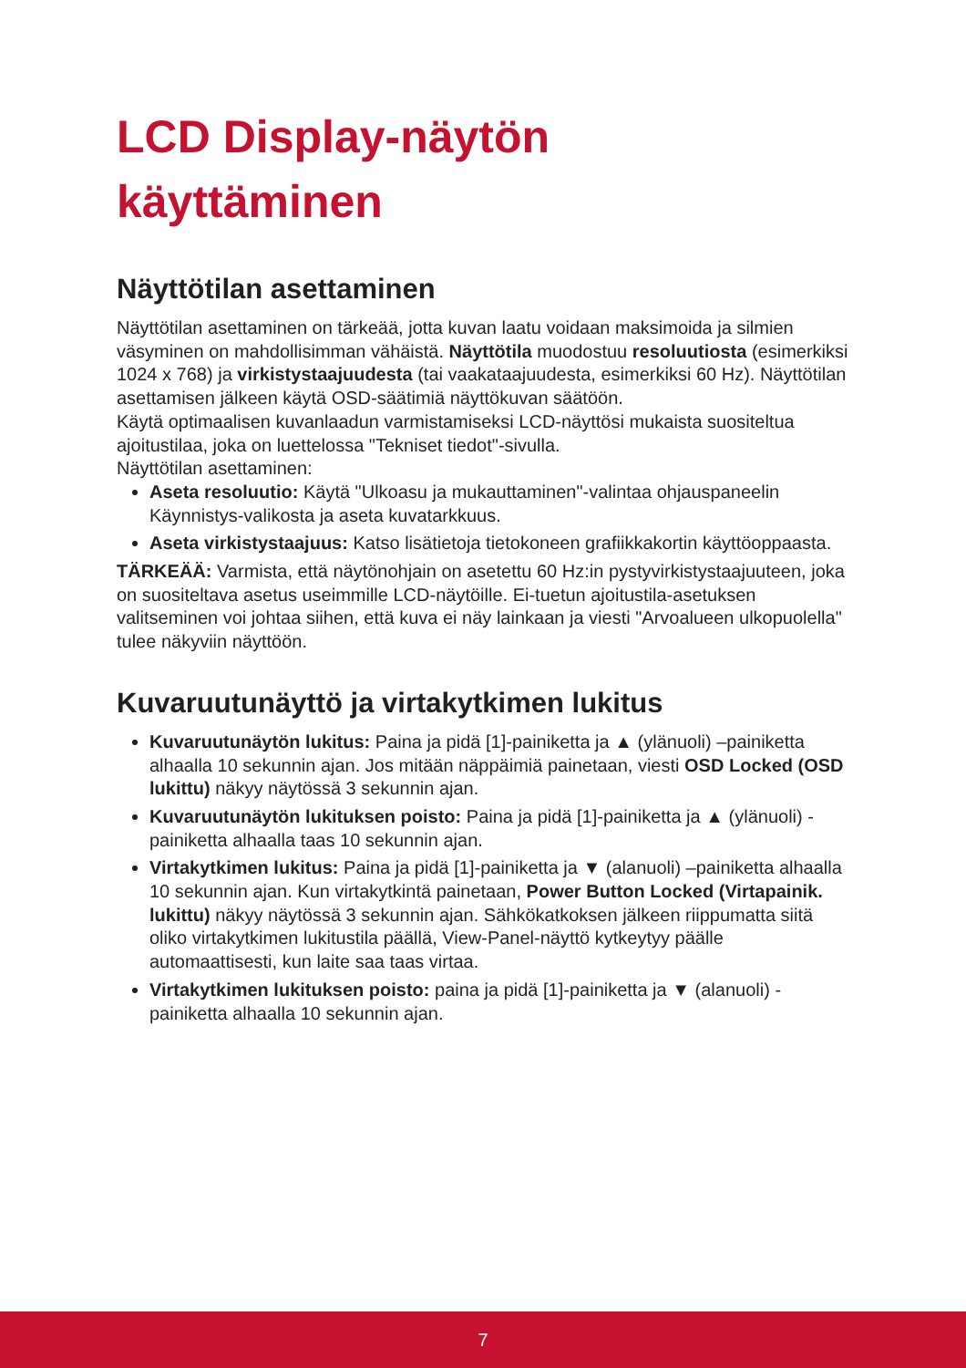LCD Display-näytön
käyttäminen
Näyttötilan asettaminen
Näyttötilan asettaminen on tärkeää, jotta kuvan laatu voidaan maksimoida ja silmien väsyminen on mahdollisimman vähäistä. Näyttötila muodostuu resoluutiosta (esimerkiksi 1024 x 768) ja virkistystaajuudesta (tai vaakataajuudesta, esimerkiksi 60 Hz). Näyttötilan asettamisen jälkeen käytä OSD-säätimiä näyttökuvan säätöön.
Käytä optimaalisen kuvanlaadun varmistamiseksi LCD-näyttösi mukaista suositeltua ajoitustilaa, joka on luettelossa "Tekniset tiedot"-sivulla.
Näyttötilan asettaminen:
Aseta resoluutio: Käytä "Ulkoasu ja mukauttaminen"-valintaa ohjauspaneelin Käynnistys-valikosta ja aseta kuvatarkkuus.
Aseta virkistystaajuus: Katso lisätietoja tietokoneen grafiikkakortin käyttöoppaasta.
TÄRKEÄÄ: Varmista, että näytönohjain on asetettu 60 Hz:in pystyvirkistystaajuuteen, joka on suositeltava asetus useimmille LCD-näytöille. Ei-tuetun ajoitustila-asetuksen valitseminen voi johtaa siihen, että kuva ei näy lainkaan ja viesti "Arvoalueen ulkopuolella" tulee näkyviin näyttöön.
Kuvaruutunäyttö ja virtakytkimen lukitus
Kuvaruutunäytön lukitus: Paina ja pidä [1]-painiketta ja ▲ (ylänuoli) –painiketta alhaalla 10 sekunnin ajan. Jos mitään näppäimiä painetaan, viesti OSD Locked (OSD lukittu) näkyy näytössä 3 sekunnin ajan.
Kuvaruutunäytön lukituksen poisto: Paina ja pidä [1]-painiketta ja ▲ (ylänuoli) -painiketta alhaalla taas 10 sekunnin ajan.
Virtakytkimen lukitus: Paina ja pidä [1]-painiketta ja ▼ (alanuoli) –painiketta alhaalla 10 sekunnin ajan. Kun virtakytkintä painetaan, Power Button Locked (Virtapainik. lukittu) näkyy näytössä 3 sekunnin ajan. Sähkökatkoksen jälkeen riippumatta siitä oliko virtakytkimen lukitustila päällä, View-Panel-näyttö kytkeytyy päälle automaattisesti, kun laite saa taas virtaa.
Virtakytkimen lukituksen poisto: paina ja pidä [1]-painiketta ja ▼ (alanuoli) -painiketta alhaalla 10 sekunnin ajan.
7